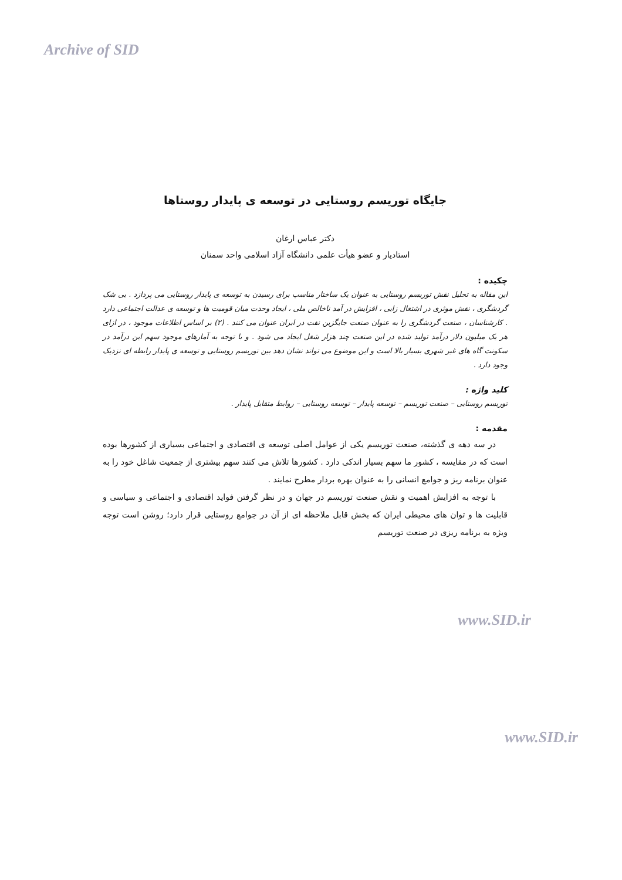Archive of SID
جایگاه توریسم روستایی در توسعه ی پایدار روستاها
دکتر عباس ارغان
استادیار و عضو هیأت علمی دانشگاه آزاد اسلامی واحد سمنان
چکیده :
این مقاله به تحلیل نقش توریسم روستایی به عنوان یک ساختار مناسب برای رسیدن به توسعه ی پایدار روستایی می پردازد . بی شک گردشگری ، نقش موثری در اشتغال زایی ، افزایش در آمد ناخالص ملی ، ایجاد وحدت میان قومیت ها و توسعه ی عدالت اجتماعی دارد . کارشناسان ، صنعت گردشگری را به عنوان صنعت جایگزین نفت در ایران عنوان می کنند . (۲) بر اساس اطلاعات موجود ، در ازای هر یک میلیون دلار درآمد تولید شده در این صنعت چند هزار شغل ایجاد می شود . و با توجه به آمارهای موجود سهم این درآمد در سکونت گاه های غیر شهری بسیار بالا است و این موضوع می تواند نشان دهد بین توریسم روستایی و توسعه ی پایدار رابطه ای نزدیک وجود دارد .
کلید واژه :
توریسم روستایی – صنعت توریسم – توسعه پایدار – توسعه روستایی – روابط متقابل پایدار .
مقدمه :
در سه دهه ی گذشته، صنعت توریسم یکی از عوامل اصلی توسعه ی اقتصادی و اجتماعی بسیاری از کشورها بوده است که در مقایسه ، کشور ما سهم بسیار اندکی دارد . کشورها تلاش می کنند سهم بیشتری از جمعیت شاغل خود را به عنوان برنامه ریز و جوامع انسانی را به عنوان بهره بردار مطرح نمایند .
با توجه به افزایش اهمیت و نقش صنعت توریسم در جهان و در نظر گرفتن فواید اقتصادی و اجتماعی و سیاسی و قابلیت ها و توان های محیطی ایران که بخش قابل ملاحظه ای از آن در جوامع روستایی قرار دارد؛ روشن است توجه ویژه به برنامه ریزی در صنعت توریسم
www.SID.ir
www.SID.ir